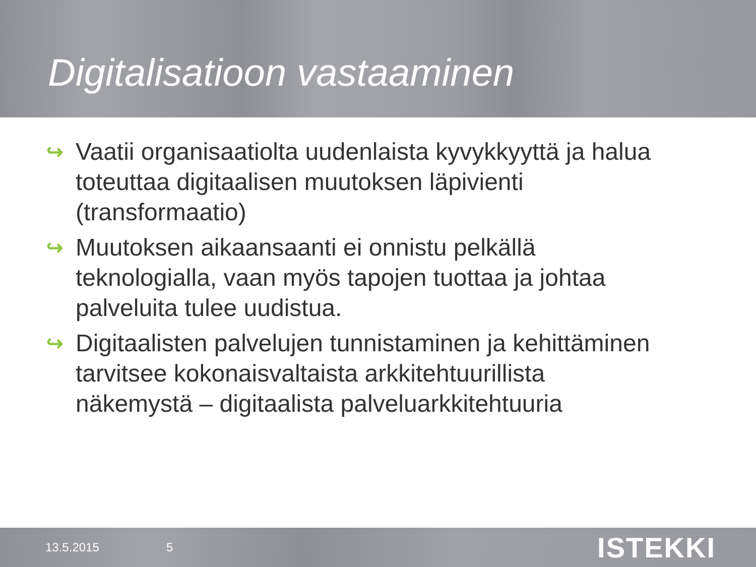Digitalisatioon vastaaminen
↪ Vaatii organisaatiolta uudenlaista kyvykkyyttä ja halua toteuttaa digitaalisen muutoksen läpivienti (transformaatio)
↪ Muutoksen aikaansaanti ei onnistu pelkällä teknologialla, vaan myös tapojen tuottaa ja johtaa palveluita tulee uudistua.
↪ Digitaalisten palvelujen tunnistaminen ja kehittäminen tarvitsee kokonaisvaltaista arkkitehtuurillista näkemystä – digitaalista palveluarkkitehtuuria
13.5.2015 5 ISTEKKI